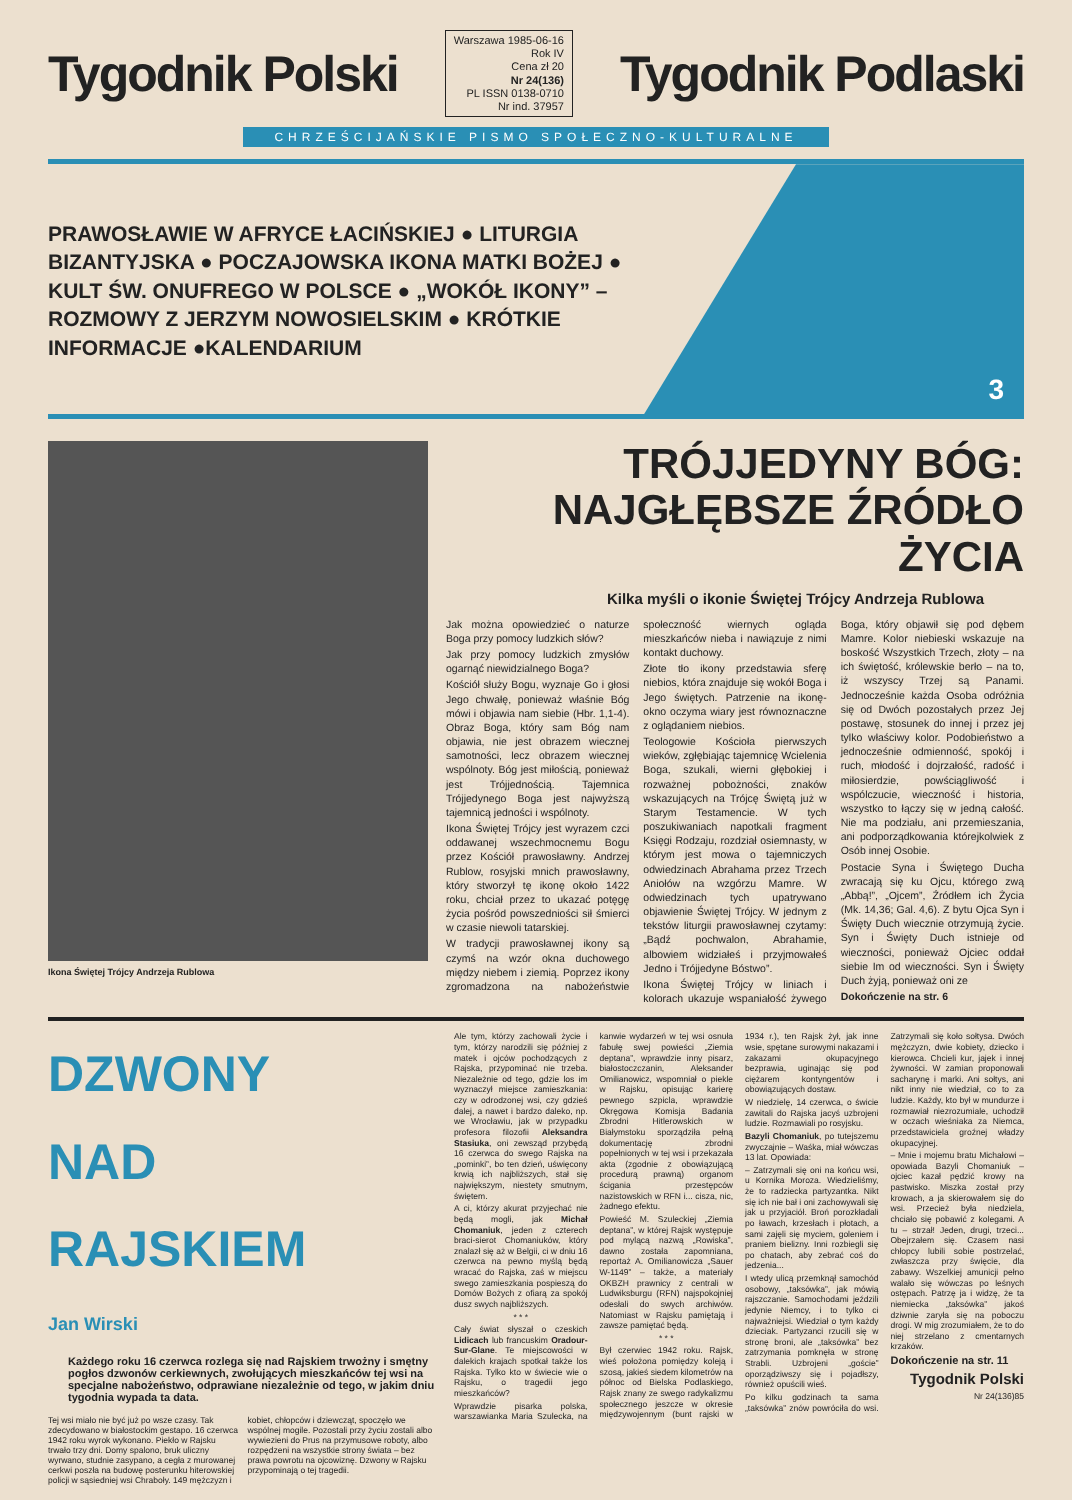Tygodnik Polski
Warszawa 1985-06-16
Rok IV
Cena zł 20
Nr 24(136)
PL ISSN 0138-0710
Nr ind. 37957
Tygodnik Podlaski
CHRZEŚCIJAŃSKIE PISMO SPOŁECZNO-KULTURALNE
PRAWOSŁAWIE W AFRYCE ŁACIŃSKIEJ ● LITURGIA BIZANTYJSKA ● POCZAJOWSKA IKONA MATKI BOŻEJ ● KULT ŚW. ONUFREGO W POLSCE ● „WOKÓŁ IKONY” – ROZMOWY Z JERZYM NOWOSIELSKIM ● KRÓTKIE INFORMACJE ●KALENDARIUM
3
Ikona Świętej Trójcy Andrzeja Rublowa
TRÓJJEDYNY BÓG:
NAJGŁĘBSZE ŹRÓDŁO ŻYCIA
Kilka myśli o ikonie Świętej Trójcy Andrzeja Rublowa
Jak można opowiedzieć o naturze Boga przy pomocy ludzkich słów?
Jak przy pomocy ludzkich zmysłów ogarnąć niewidzialnego Boga?
Kościół służy Bogu, wyznaje Go i głosi Jego chwałę, ponieważ właśnie Bóg mówi i objawia nam siebie (Hbr. 1,1-4). Obraz Boga, który sam Bóg nam objawia, nie jest obrazem wiecznej samotności, lecz obrazem wiecznej wspólnoty. Bóg jest miłością, ponieważ jest Trójjednością. Tajemnica Trójjedynego Boga jest najwyższą tajemnicą jedności i wspólnoty.
Ikona Świętej Trójcy jest wyrazem czci oddawanej wszechmocnemu Bogu przez Kościół prawosławny. Andrzej Rublow, rosyjski mnich prawosławny, który stworzył tę ikonę około 1422 roku, chciał przez to ukazać potęgę życia pośród powszedniości sił śmierci w czasie niewoli tatarskiej.
W tradycji prawosławnej ikony są czymś na wzór okna duchowego między niebem i ziemią. Poprzez ikony zgromadzona na nabożeństwie społeczność wiernych ogląda mieszkańców nieba i nawiązuje z nimi kontakt duchowy.
Złote tło ikony przedstawia sferę niebios, która znajduje się wokół Boga i Jego świętych. Patrzenie na ikonę-okno oczyma wiary jest równoznaczne z oglądaniem niebios.
Teologowie Kościoła pierwszych wieków, zgłębiając tajemnicę Wcielenia Boga, szukali, wierni głębokiej i rozważnej pobożności, znaków wskazujących na Trójcę Świętą już w Starym Testamencie. W tych poszukiwaniach napotkali fragment Księgi Rodzaju, rozdział osiemnasty, w którym jest mowa o tajemniczych odwiedzinach Abrahama przez Trzech Aniołów na wzgórzu Mamre. W odwiedzinach tych upatrywano objawienie Świętej Trójcy. W jednym z tekstów liturgii prawosławnej czytamy: „Bądź pochwalon, Abrahamie, albowiem widziałeś i przyjmowałeś Jedno i Trójjedyne Bóstwo”.
Ikona Świętej Trójcy w liniach i kolorach ukazuje wspaniałość żywego Boga, który objawił się pod dębem Mamre. Kolor niebieski wskazuje na boskość Wszystkich Trzech, złoty – na ich świętość, królewskie berło – na to, iż wszyscy Trzej są Panami. Jednocześnie każda Osoba odróżnia się od Dwóch pozostałych przez Jej postawę, stosunek do innej i przez jej tylko właściwy kolor. Podobieństwo a jednocześnie odmienność, spokój i ruch, młodość i dojrzałość, radość i miłosierdzie, powściągliwość i wspólczucie, wieczność i historia, wszystko to łączy się w jedną całość. Nie ma podziału, ani przemieszania, ani podporządkowania którejkolwiek z Osób innej Osobie.
Postacie Syna i Świętego Ducha zwracają się ku Ojcu, którego zwą „Abbą!”, „Ojcem”, Źródłem ich Życia (Mk. 14,36; Gal. 4,6). Z bytu Ojca Syn i Święty Duch wiecznie otrzymują życie. Syn i Święty Duch istnieje od wieczności, ponieważ Ojciec oddał siebie Im od wieczności. Syn i Święty Duch żyją, ponieważ oni ze
Dokończenie na str. 6
DZWONY
NAD
RAJSKIEM
Jan Wirski
Każdego roku 16 czerwca rozlega się nad Rajskiem trwożny i smętny pogłos dzwonów cerkiewnych, zwołujących mieszkańców tej wsi na specjalne nabożeństwo, odprawiane niezależnie od tego, w jakim dniu tygodnia wypada ta data.
Tej wsi miało nie być już po wsze czasy. Tak zdecydowano w białostockim gestapo. 16 czerwca 1942 roku wyrok wykonano. Piekło w Rajsku trwało trzy dni. Domy spalono, bruk uliczny wyrwano, studnie zasypano, a cegła z murowanej cerkwi poszła na budowę posterunku hiterowskiej policji w sąsiedniej wsi Chraboły. 149 mężczyzn i kobiet, chłopców i dziewcząt, spoczęło we wspólnej mogile. Pozostali przy życiu zostali albo wywiezieni do Prus na przymusowe roboty, albo rozpędzeni na wszystkie strony świata – bez prawa powrotu na ojcowiznę. Dzwony w Rajsku przypominają o tej tragedii.
Ale tym, którzy zachowali życie i tym, którzy narodzili się później z matek i ojców pochodzących z Rajska, przypominać nie trzeba. Niezależnie od tego, gdzie los im wyznaczył miejsce zamieszkania: czy w odrodzonej wsi, czy gdzieś dalej, a nawet i bardzo daleko, np. we Wrocławiu, jak w przypadku profesora filozofii Aleksandra Stasiuka, oni zewsząd przybędą 16 czerwca do swego Rajska na „pominki”, bo ten dzień, uświęcony krwią ich najbliższych, stał się największym, niestety smutnym, świętem.
A ci, którzy akurat przyjechać nie będą mogli, jak Michał Chomaniuk, jeden z czterech braci-sierot Chomaniuków, który znalazł się aż w Belgii, ci w dniu 16 czerwca na pewno myślą będą wracać do Rajska, zaś w miejscu swego zamieszkania pospieszą do Domów Bożych z ofiarą za spokój dusz swych najbliższych.
* * *
Cały świat słyszał o czeskich Lidicach lub francuskim Oradour-Sur-Glane. Te miejscowości w dalekich krajach spotkał także los Rajska. Tylko kto w świecie wie o Rajsku, o tragedii jego mieszkańców?
Wprawdzie pisarka polska, warszawianka Maria Szulecka, na kanwie wydarzeń w tej wsi osnuła fabułę swej powieści „Ziemia deptana”, wprawdzie inny pisarz, białostoczczanin, Aleksander Omilianowicz, wspomniał o piekle w Rajsku, opisując karierę pewnego szpicla, wprawdzie Okręgowa Komisja Badania Zbrodni Hitlerowskich w Białymstoku sporządziła pełną dokumentację zbrodni popełnionych w tej wsi i przekazała akta (zgodnie z obowiązującą procedurą prawną) organom ścigania przestępców nazistowskich w RFN i... cisza, nic, żadnego efektu.
Powieść M. Szuleckiej „Ziemia deptana”, w której Rajsk występuje pod mylącą nazwą „Rowiska”, dawno została zapomniana, reportaż A. Omilianowicza „Sauer W-1149” – także, a materiały OKBZH prawnicy z centrali w Ludwiksburgu (RFN) najspokojniej odesłali do swych archiwów. Natomiast w Rajsku pamiętają i zawsze pamiętać będą.
* * *
Był czerwiec 1942 roku. Rajsk, wieś położona pomiędzy koleją i szosą, jakieś siedem kilometrów na północ od Bielska Podlaskiego, Rajsk znany ze swego radykalizmu społecznego jeszcze w okresie międzywojennym (bunt rajski w 1934 r.), ten Rajsk żył, jak inne wsie, spętane surowymi nakazami i zakazami okupacyjnego bezprawia, uginając się pod ciężarem kontyngentów i obowiązujących dostaw.
W niedzielę, 14 czerwca, o świcie zawitali do Rajska jacyś uzbrojeni ludzie. Rozmawiali po rosyjsku.
Bazyli Chomaniuk, po tutejszemu zwyczajnie – Waśka, miał wówczas 13 lat. Opowiada:
– Zatrzymali się oni na końcu wsi, u Kornika Moroza. Wiedzieliśmy, że to radziecka partyzantka. Nikt się ich nie bał i oni zachowywali się jak u przyjaciół. Broń porozkładali po ławach, krzesłach i płotach, a sami zajęli się myciem, goleniem i praniem bielizny. Inni rozbiegli się po chatach, aby zebrać coś do jedzenia...
I wtedy ulicą przemknął samochód osobowy, „taksówka”, jak mówią rajszczanie. Samochodami jeździli jedynie Niemcy, i to tylko ci najważniejsi. Wiedział o tym każdy dzieciak. Partyzanci rzucili się w stronę broni, ale „taksówka” bez zatrzymania pomknęła w stronę Strabli. Uzbrojeni „goście” oporządziwszy się i pojadłszy, również opuścili wieś.
Po kilku godzinach ta sama „taksówka” znów powróciła do wsi. Zatrzymali się koło sołtysa. Dwóch mężczyzn, dwie kobiety, dziecko i kierowca. Chcieli kur, jajek i innej żywności. W zamian proponowali sacharynę i marki. Ani sołtys, ani nikt inny nie wiedział, co to za ludzie. Każdy, kto był w mundurze i rozmawiał niezrozumiale, uchodził w oczach wieśniaka za Niemca, przedstawiciela groźnej władzy okupacyjnej.
– Mnie i mojemu bratu Michałowi – opowiada Bazyli Chomaniuk – ojciec kazał pędzić krowy na pastwisko. Miszka został przy krowach, a ja skierowałem się do wsi. Przecież była niedziela, chciało się pobawić z kolegami. A tu – strzał! Jeden, drugi, trzeci... Obejrzałem się. Czasem nasi chłopcy lubili sobie postrzelać, zwłaszcza przy święcie, dla zabawy. Wszelkiej amunicji pełno walało się wówczas po leśnych ostępach. Patrzę ja i widzę, że ta niemiecka „taksówka” jakoś dziwnie zaryła się na poboczu drogi. W mig zrozumiałem, że to do niej strzelano z cmentarnych krzaków.
Dokończenie na str. 11
Tygodnik Polski
Nr 24(136)85